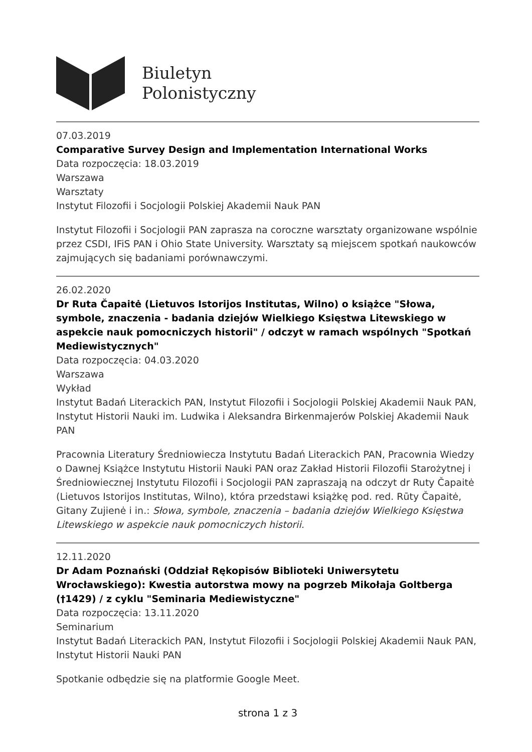Biuletyn
Polonistyczny
07.03.2019
Comparative Survey Design and Implementation International Works
Data rozpoczęcia: 18.03.2019
Warszawa
Warsztaty
Instytut Filozofii i Socjologii Polskiej Akademii Nauk PAN
Instytut Filozofii i Socjologii PAN zaprasza na coroczne warsztaty organizowane wspólnie przez CSDI, IFiS PAN i Ohio State University. Warsztaty są miejscem spotkań naukowców zajmujących się badaniami porównawczymi.
26.02.2020
Dr Ruta Čapaitė (Lietuvos Istorijos Institutas, Wilno) o książce "Słowa, symbole, znaczenia - badania dziejów Wielkiego Księstwa Litewskiego w aspekcie nauk pomocniczych historii" / odczyt w ramach wspólnych "Spotkań Mediewistycznych"
Data rozpoczęcia: 04.03.2020
Warszawa
Wykład
Instytut Badań Literackich PAN, Instytut Filozofii i Socjologii Polskiej Akademii Nauk PAN, Instytut Historii Nauki im. Ludwika i Aleksandra Birkenmajerów Polskiej Akademii Nauk PAN
Pracownia Literatury Średniowiecza Instytutu Badań Literackich PAN, Pracownia Wiedzy o Dawnej Książce Instytutu Historii Nauki PAN oraz Zakład Historii Filozofii Starożytnej i Średniowiecznej Instytutu Filozofii i Socjologii PAN zapraszają na odczyt dr Ruty Čapaitė (Lietuvos Istorijos Institutas, Wilno), która przedstawi książkę pod. red. Rūty Čapaitė, Gitany Zujienė i in.: Słowa, symbole, znaczenia – badania dziejów Wielkiego Księstwa Litewskiego w aspekcie nauk pomocniczych historii.
12.11.2020
Dr Adam Poznański (Oddział Rękopisów Biblioteki Uniwersytetu Wrocławskiego): Kwestia autorstwa mowy na pogrzeb Mikołaja Goltberga (†1429) / z cyklu "Seminaria Mediewistyczne"
Data rozpoczęcia: 13.11.2020
Seminarium
Instytut Badań Literackich PAN, Instytut Filozofii i Socjologii Polskiej Akademii Nauk PAN, Instytut Historii Nauki PAN
Spotkanie odbędzie się na platformie Google Meet.
strona 1 z 3